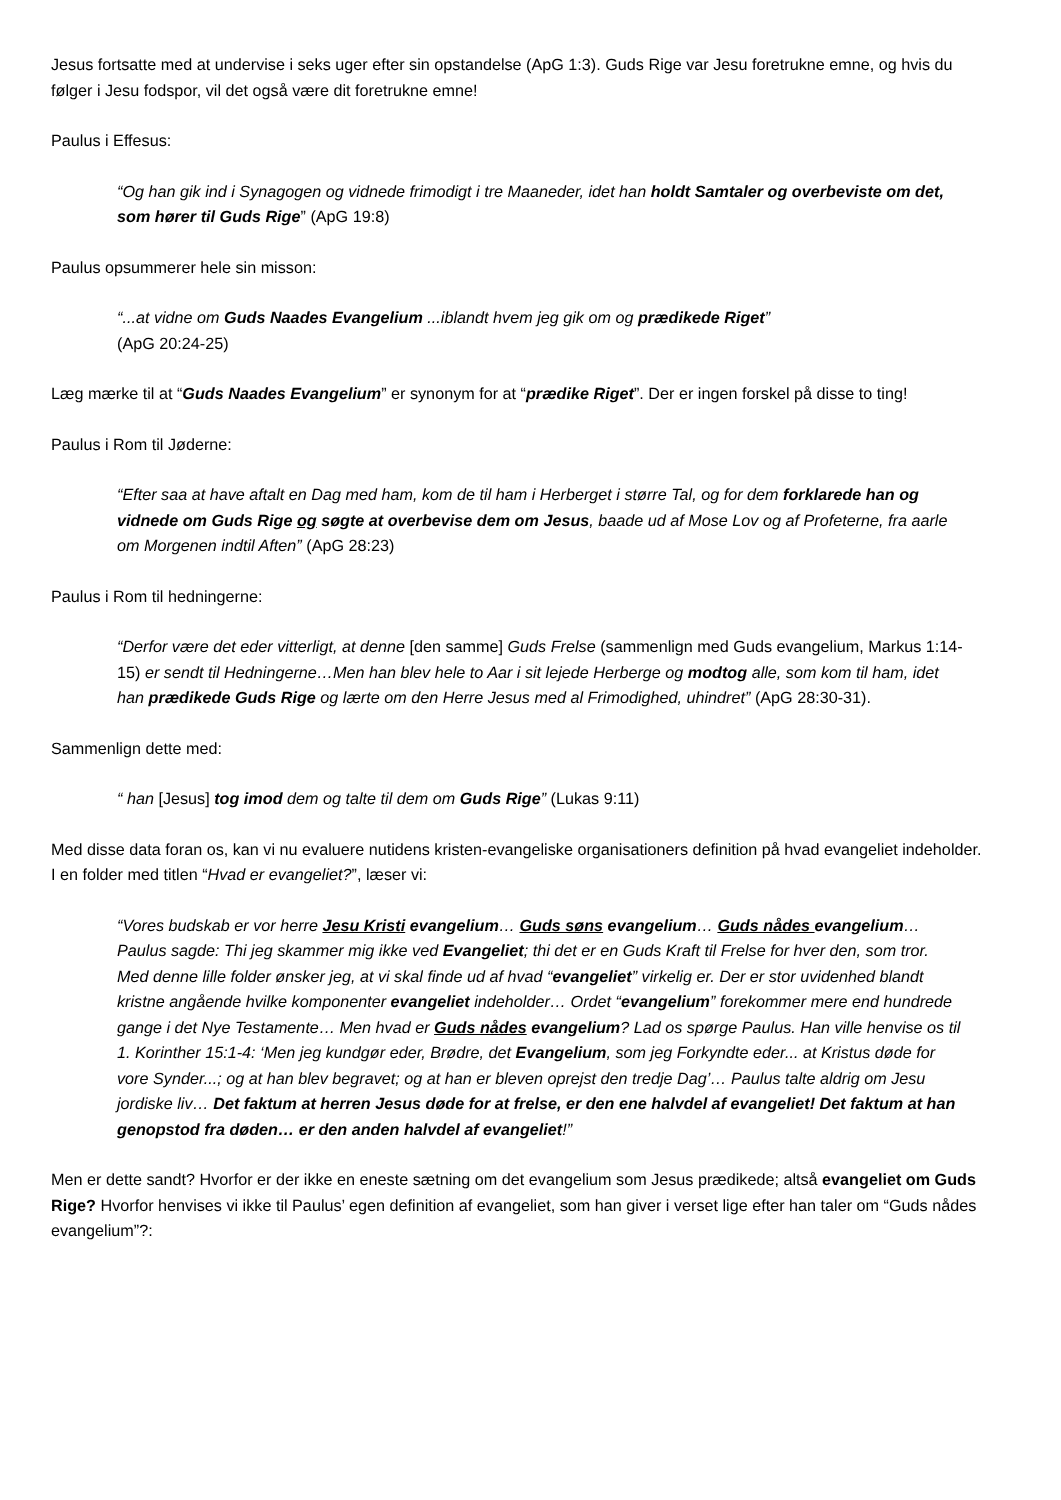Jesus fortsatte med at undervise i seks uger efter sin opstandelse (ApG 1:3). Guds Rige var Jesu foretrukne emne, og hvis du følger i Jesu fodspor, vil det også være dit foretrukne emne!
Paulus i Effesus:
“Og han gik ind i Synagogen og vidnede frimodigt i tre Maaneder, idet han holdt Samtaler og overbeviste om det, som hører til Guds Rige” (ApG 19:8)
Paulus opsummerer hele sin misson:
“...at vidne om Guds Naades Evangelium ...iblandt hvem jeg gik om og prædikede Riget”
(ApG 20:24-25)
Læg mærke til at “Guds Naades Evangelium” er synonym for at “prædike Riget”. Der er ingen forskel på disse to ting!
Paulus i Rom til Jøderne:
“Efter saa at have aftalt en Dag med ham, kom de til ham i Herberget i større Tal, og for dem forklarede han og vidnede om Guds Rige og søgte at overbevise dem om Jesus, baade ud af Mose Lov og af Profeterne, fra aarle om Morgenen indtil Aften” (ApG 28:23)
Paulus i Rom til hedningerne:
“Derfor være det eder vitterligt, at denne [den samme] Guds Frelse (sammenlign med Guds evangelium, Markus 1:14-15) er sendt til Hedningerne…Men han blev hele to Aar i sit lejede Herberge og modtog alle, som kom til ham, idet han prædikede Guds Rige og lærte om den Herre Jesus med al Frimodighed, uhindret” (ApG 28:30-31).
Sammenlign dette med:
“ han [Jesus] tog imod dem og talte til dem om Guds Rige” (Lukas 9:11)
Med disse data foran os, kan vi nu evaluere nutidens kristen-evangeliske organisationers definition på hvad evangeliet indeholder.
I en folder med titlen “Hvad er evangeliet?”, læser vi:
“Vores budskab er vor herre Jesu Kristi evangelium… Guds søns evangelium… Guds nådes evangelium… Paulus sagde: Thi jeg skammer mig ikke ved Evangeliet; thi det er en Guds Kraft til Frelse for hver den, som tror.
Med denne lille folder ønsker jeg, at vi skal finde ud af hvad “evangeliet” virkelig er. Der er stor uvidenhed blandt kristne angående hvilke komponenter evangeliet indeholder… Ordet “evangelium” forekommer mere end hundrede gange i det Nye Testamente… Men hvad er Guds nådes evangelium? Lad os spørge Paulus. Han ville henvise os til 1. Korinther 15:1-4: ‘Men jeg kundgør eder, Brødre, det Evangelium, som jeg Forkyndte eder... at Kristus døde for vore Synder...; og at han blev begravet; og at han er bleven oprejst den tredje Dag’… Paulus talte aldrig om Jesu jordiske liv… Det faktum at herren Jesus døde for at frelse, er den ene halvdel af evangeliet! Det faktum at han genopstod fra døden… er den anden halvdel af evangeliet!”
Men er dette sandt? Hvorfor er der ikke en eneste sætning om det evangelium som Jesus prædikede; altså evangeliet om Guds Rige? Hvorfor henvises vi ikke til Paulus’ egen definition af evangeliet, som han giver i verset lige efter han taler om “Guds nådes evangelium”?: